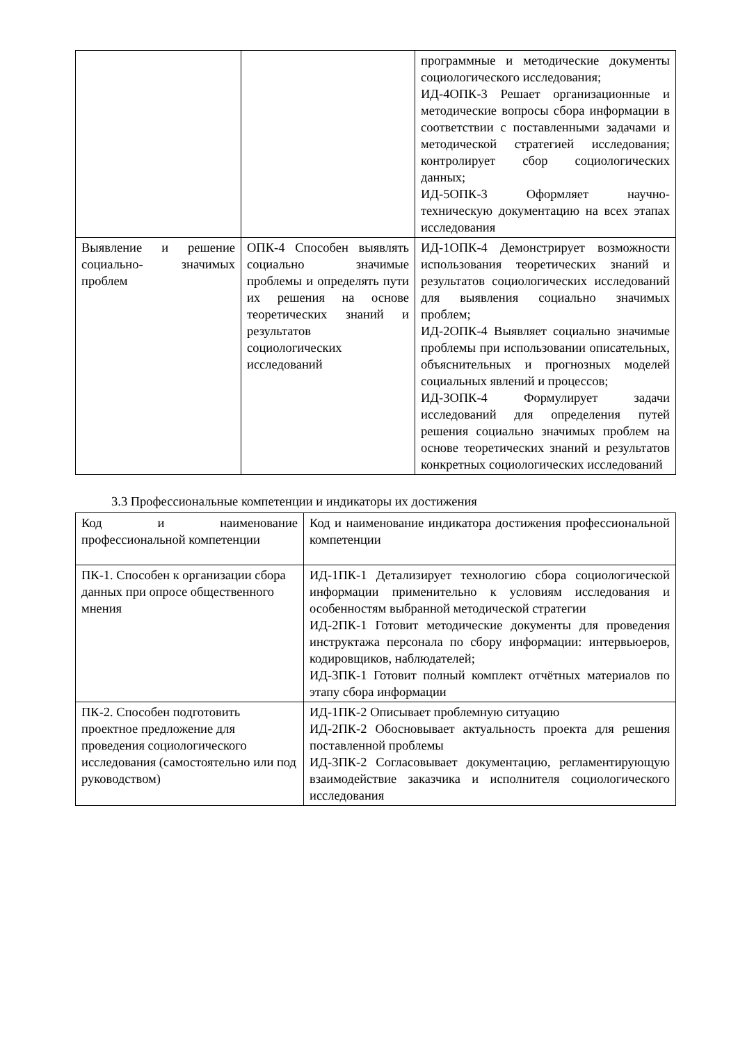| | | программные и методические документы социологического исследования; ИД-4ОПК-3 Решает организационные и методические вопросы сбора информации в соответствии с поставленными задачами и методической стратегией исследования; контролирует сбор социологических данных; ИД-5ОПК-3 Оформляет научно-техническую документацию на всех этапах исследования |
| Выявление и решение социально- значимых проблем | ОПК-4 Способен выявлять социально значимые проблемы и определять пути их решения на основе теоретических знаний и результатов социологических исследований | ИД-1ОПК-4 Демонстрирует возможности использования теоретических знаний и результатов социологических исследований для выявления социально значимых проблем; ИД-2ОПК-4 Выявляет социально значимые проблемы при использовании описательных, объяснительных и прогнозных моделей социальных явлений и процессов; ИД-3ОПК-4 Формулирует задачи исследований для определения путей решения социально значимых проблем на основе теоретических знаний и результатов конкретных социологических исследований |
3.3 Профессиональные компетенции и индикаторы их достижения
| Код и наименование профессиональной компетенции | Код и наименование индикатора достижения профессиональной компетенции |
| ПК-1. Способен к организации сбора данных при опросе общественного мнения | ИД-1ПК-1 Детализирует технологию сбора социологической информации применительно к условиям исследования и особенностям выбранной методической стратегии ИД-2ПК-1 Готовит методические документы для проведения инструктажа персонала по сбору информации: интервьюеров, кодировщиков, наблюдателей; ИД-3ПК-1 Готовит полный комплект отчётных материалов по этапу сбора информации |
| ПК-2. Способен подготовить проектное предложение для проведения социологического исследования (самостоятельно или под руководством) | ИД-1ПК-2 Описывает проблемную ситуацию ИД-2ПК-2 Обосновывает актуальность проекта для решения поставленной проблемы ИД-3ПК-2 Согласовывает документацию, регламентирующую взаимодействие заказчика и исполнителя социологического исследования |